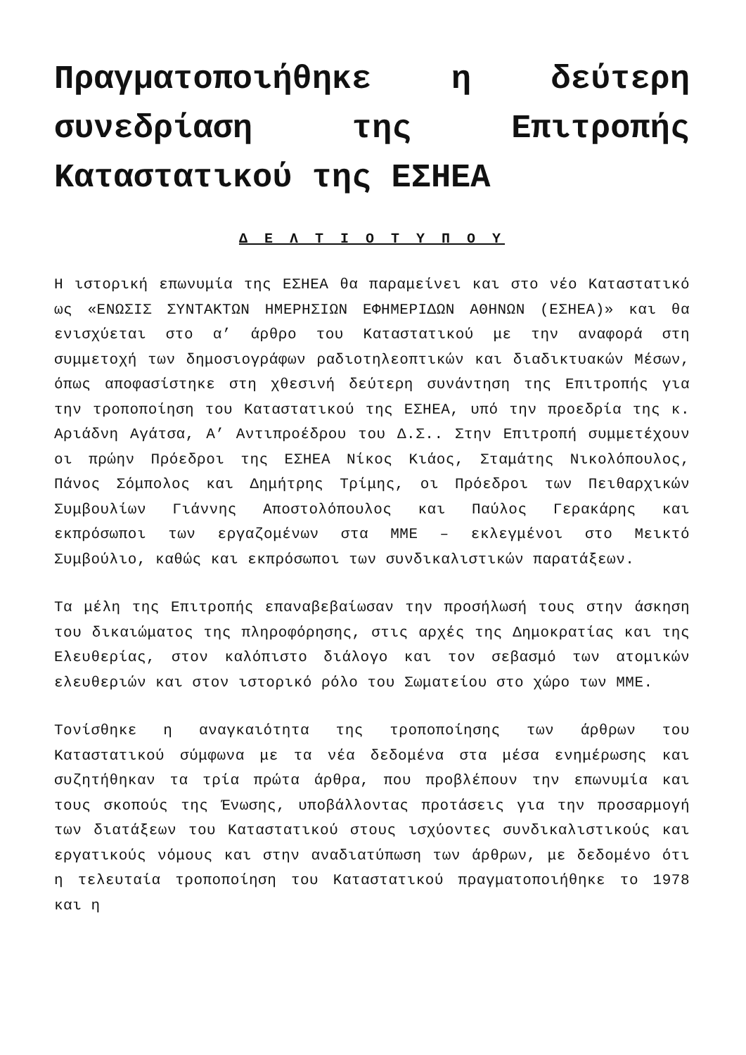Πραγματοποιήθηκε η δεύτερη συνεδρίαση της Επιτροπής Καταστατικού της ΕΣΗΕΑ
Δ Ε Λ Τ Ι Ο Τ Υ Π Ο Υ
Η ιστορική επωνυμία της ΕΣΗΕΑ θα παραμείνει και στο νέο Καταστατικό ως «ΕΝΩΣΙΣ ΣΥΝΤΑΚΤΩΝ ΗΜΕΡΗΣΙΩΝ ΕΦΗΜΕΡΙΔΩΝ ΑΘΗΝΩΝ (ΕΣΗΕΑ)» και θα ενισχύεται στο α’ άρθρο του Καταστατικού με την αναφορά στη συμμετοχή των δημοσιογράφων ραδιοτηλεοπτικών και διαδικτυακών Μέσων, όπως αποφασίστηκε στη χθεσινή δεύτερη συνάντηση της Επιτροπής για την τροποποίηση του Καταστατικού της ΕΣΗΕΑ, υπό την προεδρία της κ. Αριάδνη Αγάτσα, Α’ Αντιπροέδρου του Δ.Σ.. Στην Επιτροπή συμμετέχουν οι πρώην Πρόεδροι της ΕΣΗΕΑ Νίκος Κιάος, Σταμάτης Νικολόπουλος, Πάνος Σόμπολος και Δημήτρης Τρίμης, οι Πρόεδροι των Πειθαρχικών Συμβουλίων Γιάννης Αποστολόπουλος και Παύλος Γερακάρης και εκπρόσωποι των εργαζομένων στα ΜΜΕ – εκλεγμένοι στο Μεικτό Συμβούλιο, καθώς και εκπρόσωποι των συνδικαλιστικών παρατάξεων.
Τα μέλη της Επιτροπής επαναβεβαίωσαν την προσήλωσή τους στην άσκηση του δικαιώματος της πληροφόρησης, στις αρχές της Δημοκρατίας και της Ελευθερίας, στον καλόπιστο διάλογο και τον σεβασμό των ατομικών ελευθεριών και στον ιστορικό ρόλο του Σωματείου στο χώρο των ΜΜΕ.
Τονίσθηκε η αναγκαιότητα της τροποποίησης των άρθρων του Καταστατικού σύμφωνα με τα νέα δεδομένα στα μέσα ενημέρωσης και συζητήθηκαν τα τρία πρώτα άρθρα, που προβλέπουν την επωνυμία και τους σκοπούς της Ένωσης, υποβάλλοντας προτάσεις για την προσαρμογή των διατάξεων του Καταστατικού στους ισχύοντες συνδικαλιστικούς και εργατικούς νόμους και στην αναδιατύπωση των άρθρων, με δεδομένο ότι η τελευταία τροποποίηση του Καταστατικού πραγματοποιήθηκε το 1978 και η